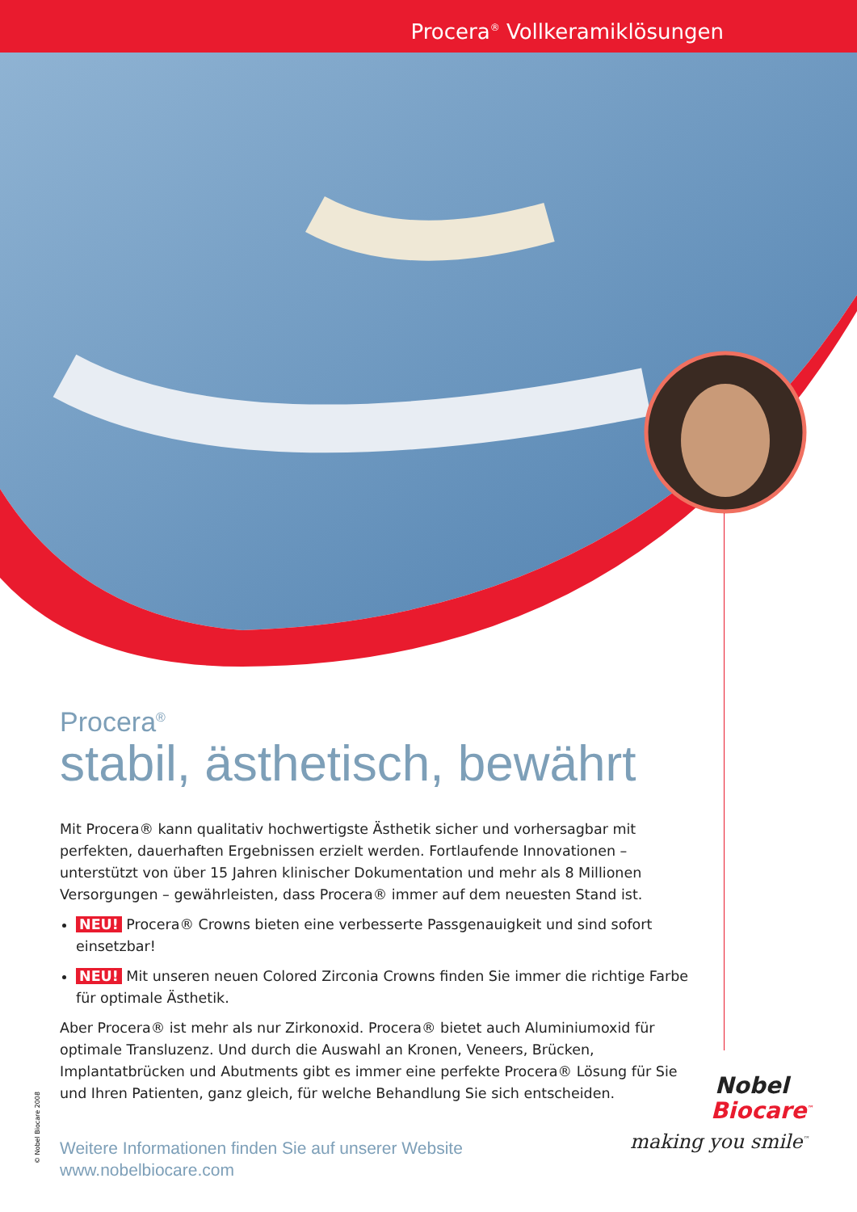Procera<sup>®</sup> Vollkeramiklösungen
Procera<sup>®</sup>
stabil, ästhetisch, bewährt
Mit Procera® kann qualitativ hochwertigste Ästhetik sicher und vorhersagbar mit perfekten, dauerhaften Ergebnissen erzielt werden. Fortlaufende Innovationen – unterstützt von über 15 Jahren klinischer Dokumentation und mehr als 8 Millionen Versorgungen – gewährleisten, dass Procera® immer auf dem neuesten Stand ist.
NEU! Procera® Crowns bieten eine verbesserte Passgenauigkeit und sind sofort einsetzbar!
NEU! Mit unseren neuen Colored Zirconia Crowns finden Sie immer die richtige Farbe für optimale Ästhetik.
Aber Procera® ist mehr als nur Zirkonoxid. Procera® bietet auch Aluminiumoxid für optimale Transluzenz. Und durch die Auswahl an Kronen, Veneers, Brücken, Implantatbrücken und Abutments gibt es immer eine perfekte Procera® Lösung für Sie und Ihren Patienten, ganz gleich, für welche Behandlung Sie sich entscheiden.
Weitere Informationen finden Sie auf unserer Website
www.nobelbiocare.com
© Nobel Biocare 2008
Nobel
Biocare<sup>™</sup>
making you smile<sup>™</sup>